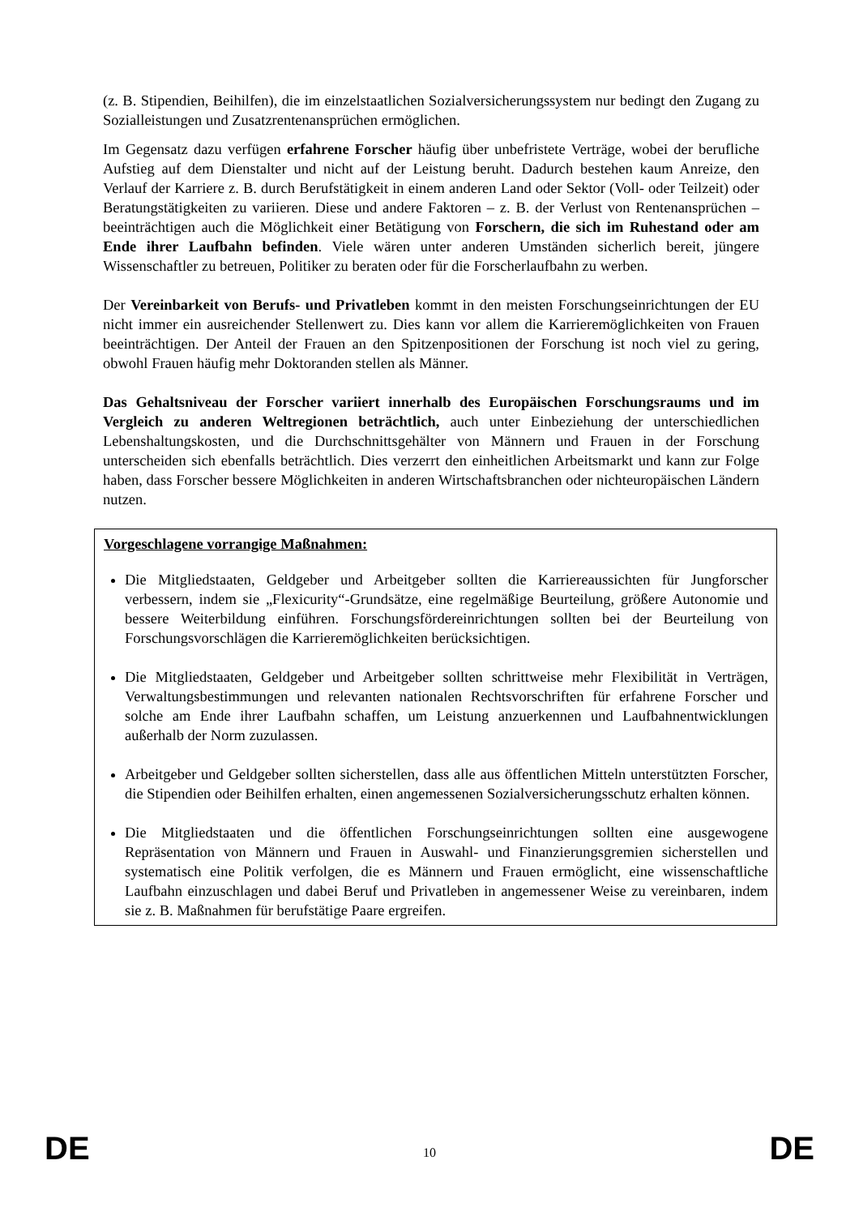(z. B. Stipendien, Beihilfen), die im einzelstaatlichen Sozialversicherungssystem nur bedingt den Zugang zu Sozialleistungen und Zusatzrentenansprüchen ermöglichen.
Im Gegensatz dazu verfügen erfahrene Forscher häufig über unbefristete Verträge, wobei der berufliche Aufstieg auf dem Dienstalter und nicht auf der Leistung beruht. Dadurch bestehen kaum Anreize, den Verlauf der Karriere z. B. durch Berufstätigkeit in einem anderen Land oder Sektor (Voll- oder Teilzeit) oder Beratungstätigkeiten zu variieren. Diese und andere Faktoren – z. B. der Verlust von Rentenansprüchen – beeinträchtigen auch die Möglichkeit einer Betätigung von Forschern, die sich im Ruhestand oder am Ende ihrer Laufbahn befinden. Viele wären unter anderen Umständen sicherlich bereit, jüngere Wissenschaftler zu betreuen, Politiker zu beraten oder für die Forscherlaufbahn zu werben.
Der Vereinbarkeit von Berufs- und Privatleben kommt in den meisten Forschungseinrichtungen der EU nicht immer ein ausreichender Stellenwert zu. Dies kann vor allem die Karrieremöglichkeiten von Frauen beeinträchtigen. Der Anteil der Frauen an den Spitzenpositionen der Forschung ist noch viel zu gering, obwohl Frauen häufig mehr Doktoranden stellen als Männer.
Das Gehaltsniveau der Forscher variiert innerhalb des Europäischen Forschungsraums und im Vergleich zu anderen Weltregionen beträchtlich, auch unter Einbeziehung der unterschiedlichen Lebenshaltungskosten, und die Durchschnittsgehälter von Männern und Frauen in der Forschung unterscheiden sich ebenfalls beträchtlich. Dies verzerrt den einheitlichen Arbeitsmarkt und kann zur Folge haben, dass Forscher bessere Möglichkeiten in anderen Wirtschaftsbranchen oder nichteuropäischen Ländern nutzen.
Vorgeschlagene vorrangige Maßnahmen:
Die Mitgliedstaaten, Geldgeber und Arbeitgeber sollten die Karriereaussichten für Jungforscher verbessern, indem sie „Flexicurity“-Grundsätze, eine regelmäßige Beurteilung, größere Autonomie und bessere Weiterbildung einführen. Forschungsfördereinrichtungen sollten bei der Beurteilung von Forschungsvorschlägen die Karrieremöglichkeiten berücksichtigen.
Die Mitgliedstaaten, Geldgeber und Arbeitgeber sollten schrittweise mehr Flexibilität in Verträgen, Verwaltungsbestimmungen und relevanten nationalen Rechtsvorschriften für erfahrene Forscher und solche am Ende ihrer Laufbahn schaffen, um Leistung anzuerkennen und Laufbahnentwicklungen außerhalb der Norm zuzulassen.
Arbeitgeber und Geldgeber sollten sicherstellen, dass alle aus öffentlichen Mitteln unterstützten Forscher, die Stipendien oder Beihilfen erhalten, einen angemessenen Sozialversicherungsschutz erhalten können.
Die Mitgliedstaaten und die öffentlichen Forschungseinrichtungen sollten eine ausgewogene Repräsentation von Männern und Frauen in Auswahl- und Finanzierungsgremien sicherstellen und systematisch eine Politik verfolgen, die es Männern und Frauen ermöglicht, eine wissenschaftliche Laufbahn einzuschlagen und dabei Beruf und Privatleben in angemessener Weise zu vereinbaren, indem sie z. B. Maßnahmen für berufstätige Paare ergreifen.
DE 10 DE